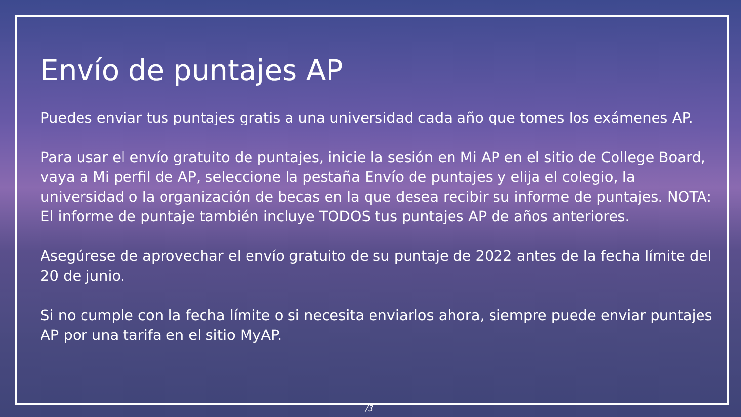Envío de puntajes AP
Puedes enviar tus puntajes gratis a una universidad cada año que tomes los exámenes AP.
Para usar el envío gratuito de puntajes, inicie la sesión en Mi AP en el sitio de College Board, vaya a Mi perfil de AP, seleccione la pestaña Envío de puntajes y elija el colegio, la universidad o la organización de becas en la que desea recibir su informe de puntajes. NOTA: El informe de puntaje también incluye TODOS tus puntajes AP de años anteriores.
Asegúrese de aprovechar el envío gratuito de su puntaje de 2022 antes de la fecha límite del 20 de junio.
Si no cumple con la fecha límite o si necesita enviarlos ahora, siempre puede enviar puntajes AP por una tarifa en el sitio MyAP.
/3